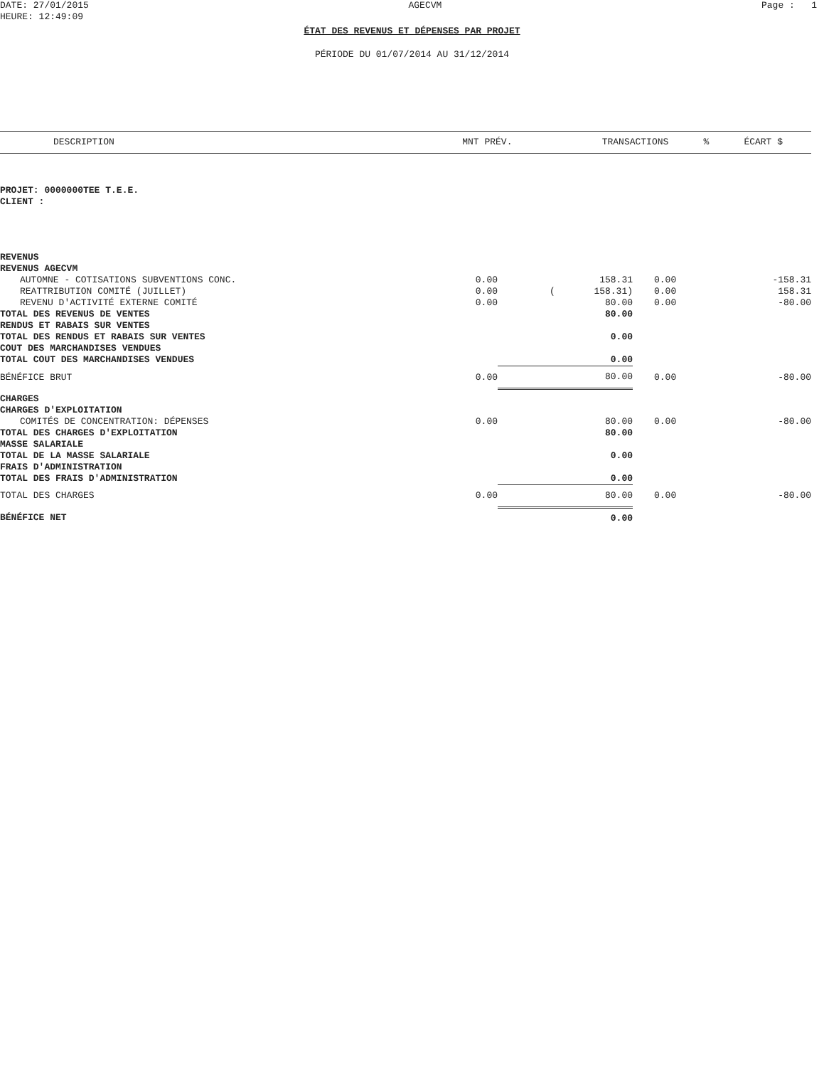DATE: 27/01/2015 AGECVM Page : 1
HEURE: 12:49:09
ÉTAT DES REVENUS ET DÉPENSES PAR PROJET
PÉRIODE DU 01/07/2014 AU 31/12/2014
| DESCRIPTION | MNT PRÉV. | TRANSACTIONS | % | ÉCART $ |
| --- | --- | --- | --- | --- |
PROJET: 0000000TEE T.E.E.
CLIENT :
| REVENUS | | | | |
| REVENUS AGECVM | | | | |
| AUTOMNE - COTISATIONS SUBVENTIONS CONC. | 0.00 | 158.31 | 0.00 | -158.31 |
| REATTRIBUTION COMITÉ (JUILLET) | 0.00 | ( 158.31) | 0.00 | 158.31 |
| REVENU D'ACTIVITÉ EXTERNE COMITÉ | 0.00 | 80.00 | 0.00 | -80.00 |
| TOTAL DES REVENUS DE VENTES | | 80.00 | | |
| RENDUS ET RABAIS SUR VENTES | | | | |
| TOTAL DES RENDUS ET RABAIS SUR VENTES | | 0.00 | | |
| COUT DES MARCHANDISES VENDUES | | | | |
| TOTAL COUT DES MARCHANDISES VENDUES | | 0.00 | | |
| BÉNÉFICE BRUT | 0.00 | 80.00 | 0.00 | -80.00 |
| CHARGES | | | | |
| CHARGES D'EXPLOITATION | | | | |
| COMITÉS DE CONCENTRATION: DÉPENSES | 0.00 | 80.00 | 0.00 | -80.00 |
| TOTAL DES CHARGES D'EXPLOITATION | | 80.00 | | |
| MASSE SALARIALE | | | | |
| TOTAL DE LA MASSE SALARIALE | | 0.00 | | |
| FRAIS D'ADMINISTRATION | | | | |
| TOTAL DES FRAIS D'ADMINISTRATION | | 0.00 | | |
| TOTAL DES CHARGES | 0.00 | 80.00 | 0.00 | -80.00 |
| BÉNÉFICE NET | | 0.00 | | |